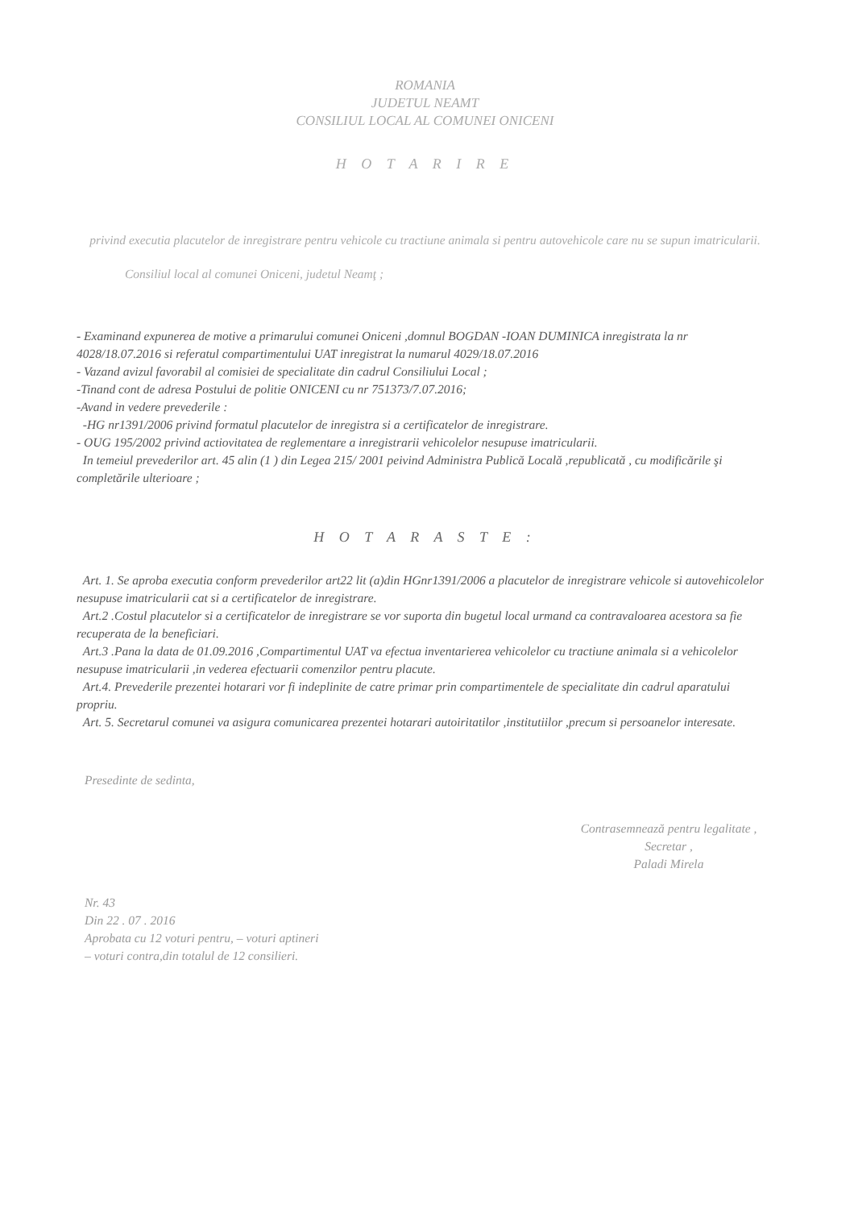ROMANIA
JUDETUL NEAMT
CONSILIUL LOCAL AL COMUNEI ONICENI
H O T A R I R E
privind executia placutelor de inregistrare pentru vehicole cu tractiune animala si pentru autovehicole care nu se supun imatricularii.
Consiliul local al comunei Oniceni, judetul Neamţ ;
- Examinand expunerea de motive a primarului comunei Oniceni ,domnul BOGDAN -IOAN DUMINICA inregistrata la nr 4028/18.07.2016 si referatul compartimentului UAT inregistrat la numarul 4029/18.07.2016
- Vazand avizul favorabil al comisiei de specialitate din cadrul Consiliului Local ;
-Tinand cont de adresa Postului de politie ONICENI cu nr 751373/7.07.2016;
-Avand in vedere prevederile :
-HG nr1391/2006 privind formatul placutelor de inregistra si a certificatelor de inregistrare.
- OUG 195/2002 privind actiovitatea de reglementare a inregistrarii vehicolelor nesupuse imatricularii.
In temeiul prevederilor art. 45 alin (1 ) din Legea 215/ 2001 peivind Administra Publică Locală ,republicată , cu modificările şi completările ulterioare ;
H O T A R A S T E :
Art. 1. Se aproba executia conform prevederilor art22 lit (a)din HGnr1391/2006 a placutelor de inregistrare vehicole si autovehicolelor nesupuse imatricularii cat si a certificatelor de inregistrare.
Art.2 .Costul placutelor si a certificatelor de inregistrare se vor suporta din bugetul local urmand ca contravaloarea acestora sa fie recuperata de la beneficiari.
Art.3 .Pana la data de 01.09.2016 ,Compartimentul UAT va efectua inventarierea vehicolelor cu tractiune animala si a vehicolelor nesupuse imatricularii ,in vederea efectuarii comenzilor pentru placute.
Art.4. Prevederile prezentei hotarari vor fi indeplinite de catre primar prin compartimentele de specialitate din cadrul aparatului propriu.
Art. 5. Secretarul comunei va asigura comunicarea prezentei hotarari autoiritatilor ,institutiilor ,precum si persoanelor interesate.
Presedinte de sedinta,
Nr. 43
Din 22 . 07 . 2016
Aprobata cu 12 voturi pentru, – voturi aptineri
– voturi contra,din totalul de 12 consilieri.
Contrasemnează pentru legalitate ,
Secretar ,
Paladi Mirela